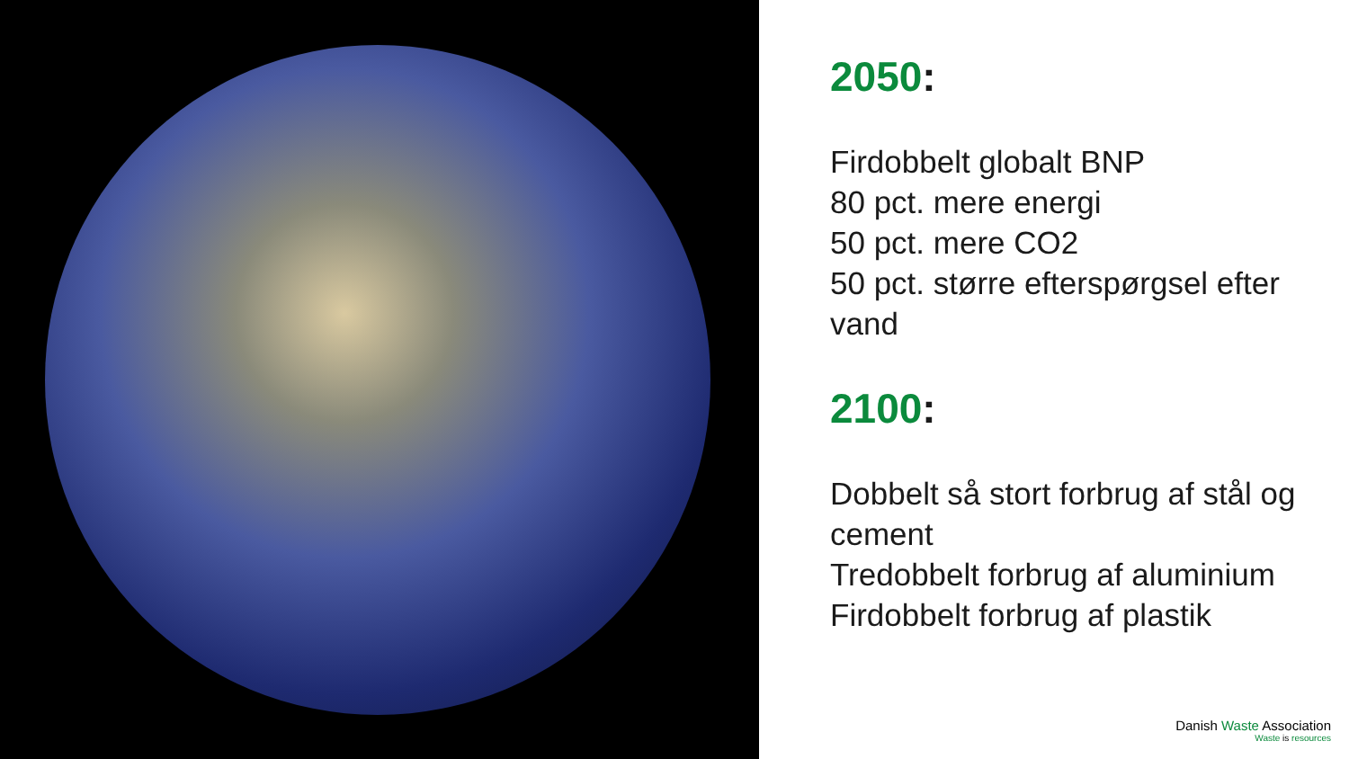2050:
Firdobbelt globalt BNP
80 pct. mere energi
50 pct. mere CO2
50 pct. større efterspørgsel efter vand
2100:
Dobbelt så stort forbrug af stål og cement
Tredobbelt forbrug af aluminium
Firdobbelt forbrug af plastik
Danish Waste Association
Waste is resources